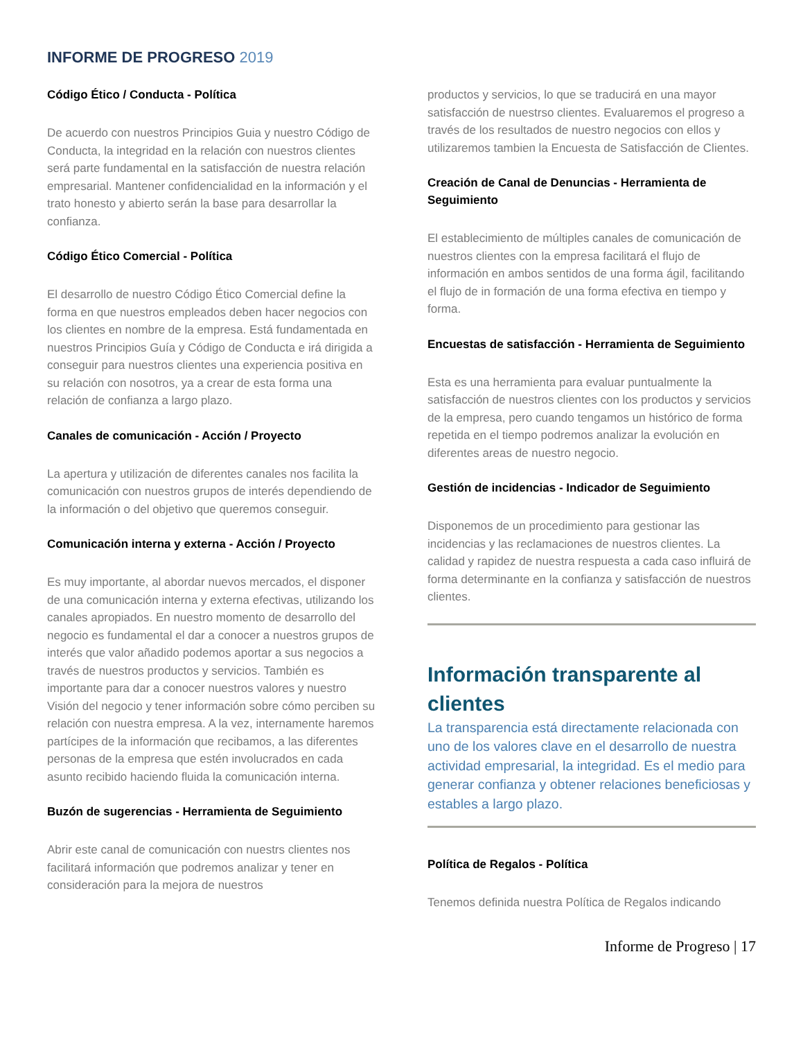INFORME DE PROGRESO 2019
Código Ético / Conducta - Política
De acuerdo con nuestros Principios Guia y nuestro Código de Conducta, la integridad en la relación con nuestros clientes será parte fundamental en la satisfacción de nuestra relación empresarial. Mantener confidencialidad en la información y el trato honesto y abierto serán la base para desarrollar la confianza.
Código Ético Comercial - Política
El desarrollo de nuestro Código Ético Comercial define la forma en que nuestros empleados deben hacer negocios con los clientes en nombre de la empresa. Está fundamentada en nuestros Principios Guía y Código de Conducta e irá dirigida a conseguir para nuestros clientes una experiencia positiva en su relación con nosotros, ya a crear de esta forma una relación de confianza a largo plazo.
Canales de comunicación - Acción / Proyecto
La apertura y utilización de diferentes canales nos facilita la comunicación con nuestros grupos de interés dependiendo de la información o del objetivo que queremos conseguir.
Comunicación interna y externa - Acción / Proyecto
Es muy importante, al abordar nuevos mercados, el disponer de una comunicación interna y externa efectivas, utilizando los canales apropiados. En nuestro momento de desarrollo del negocio es fundamental el dar a conocer a nuestros grupos de interés que valor añadido podemos aportar a sus negocios a través de nuestros productos y servicios. También es importante para dar a conocer nuestros valores y nuestro Visión del negocio y tener información sobre cómo perciben su relación con nuestra empresa. A la vez, internamente haremos partícipes de la información que recibamos, a las diferentes personas de la empresa que estén involucrados en cada asunto recibido haciendo fluida la comunicación interna.
Buzón de sugerencias - Herramienta de Seguimiento
Abrir este canal de comunicación con nuestrs clientes nos facilitará información que podremos analizar y tener en consideración para la mejora de nuestros
productos y servicios, lo que se traducirá en una mayor satisfacción de nuestrso clientes. Evaluaremos el progreso a través de los resultados de nuestro negocios con ellos y utilizaremos tambien la Encuesta de Satisfacción de Clientes.
Creación de Canal de Denuncias - Herramienta de Seguimiento
El establecimiento de múltiples canales de comunicación de nuestros clientes con la empresa facilitará el flujo de información en ambos sentidos de una forma ágil, facilitando el flujo de in formación de una forma efectiva en tiempo y forma.
Encuestas de satisfacción - Herramienta de Seguimiento
Esta es una herramienta para evaluar puntualmente la satisfacción de nuestros clientes con los productos y servicios de la empresa, pero cuando tengamos un histórico de forma repetida en el tiempo podremos analizar la evolución en diferentes areas de nuestro negocio.
Gestión de incidencias - Indicador de Seguimiento
Disponemos de un procedimiento para gestionar las incidencias y las reclamaciones de nuestros clientes. La calidad y rapidez de nuestra respuesta a cada caso influirá de forma determinante en la confianza y satisfacción de nuestros clientes.
Información transparente al clientes
La transparencia está directamente relacionada con uno de los valores clave en el desarrollo de nuestra actividad empresarial, la integridad. Es el medio para generar confianza y obtener relaciones beneficiosas y estables a largo plazo.
Política de Regalos - Política
Tenemos definida nuestra Política de Regalos indicando
Informe de Progreso | 17